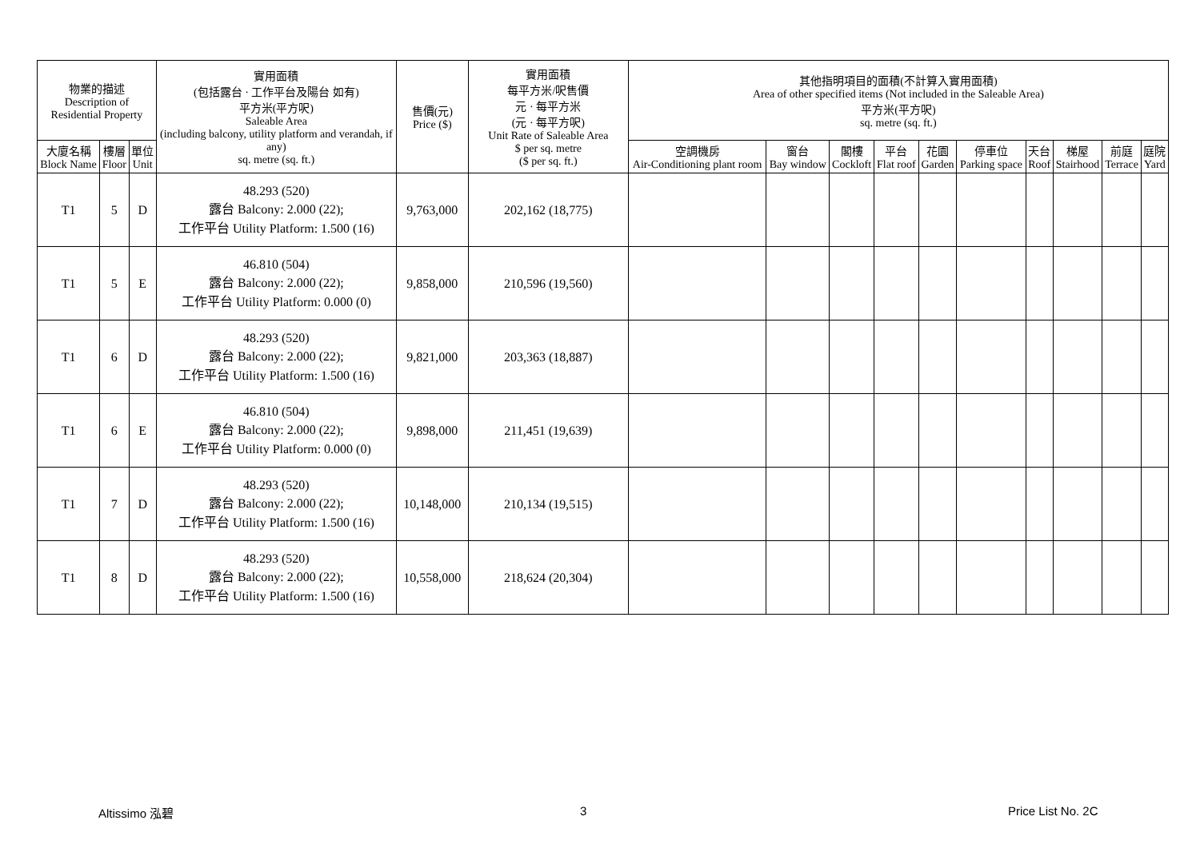| 物業的描述 Description of Residential Property | | | 實用面積 (包括露台 · 工作平台及陽台 如有) 平方米(平方呎) Saleable Area (including balcony, utility platform and verandah, if any) sq. metre (sq. ft.) | 售價(元) Price ($) | 實用面積 每平方米/呎售價 元 · 每平方米 (元 · 每平方呎) Unit Rate of Saleable Area $ per sq. metre ($ per sq. ft.) | 其他指明項目的面積(不計算入實用面積) Area of other specified items (Not included in the Saleable Area) 平方米(平方呎) sq. metre (sq. ft.) | | | | | | | | | |
| --- | --- | --- | --- | --- | --- | --- | --- | --- | --- | --- | --- | --- | --- | --- | --- |
| 大廈名稱 Block Name | 樓層 Floor | 單位 Unit | | | | 空調機房 Air-Conditioning plant room | 窗台 Bay window | 閣樓 Cockloft | 平台 Flat roof | 花園 Garden | 停車位 Parking space | 天台 Roof | 梯屋 Stairhood | 前庭 Terrace | 庭院 Yard |
| T1 | 5 | D | 48.293 (520) 露台 Balcony: 2.000 (22); 工作平台 Utility Platform: 1.500 (16) | 9,763,000 | 202,162 (18,775) | | | | | | | | | | |
| T1 | 5 | E | 46.810 (504) 露台 Balcony: 2.000 (22); 工作平台 Utility Platform: 0.000 (0) | 9,858,000 | 210,596 (19,560) | | | | | | | | | | |
| T1 | 6 | D | 48.293 (520) 露台 Balcony: 2.000 (22); 工作平台 Utility Platform: 1.500 (16) | 9,821,000 | 203,363 (18,887) | | | | | | | | | | |
| T1 | 6 | E | 46.810 (504) 露台 Balcony: 2.000 (22); 工作平台 Utility Platform: 0.000 (0) | 9,898,000 | 211,451 (19,639) | | | | | | | | | | |
| T1 | 7 | D | 48.293 (520) 露台 Balcony: 2.000 (22); 工作平台 Utility Platform: 1.500 (16) | 10,148,000 | 210,134 (19,515) | | | | | | | | | | |
| T1 | 8 | D | 48.293 (520) 露台 Balcony: 2.000 (22); 工作平台 Utility Platform: 1.500 (16) | 10,558,000 | 218,624 (20,304) | | | | | | | | | | |
Altissimo 泓碧 3 Price List No. 2C